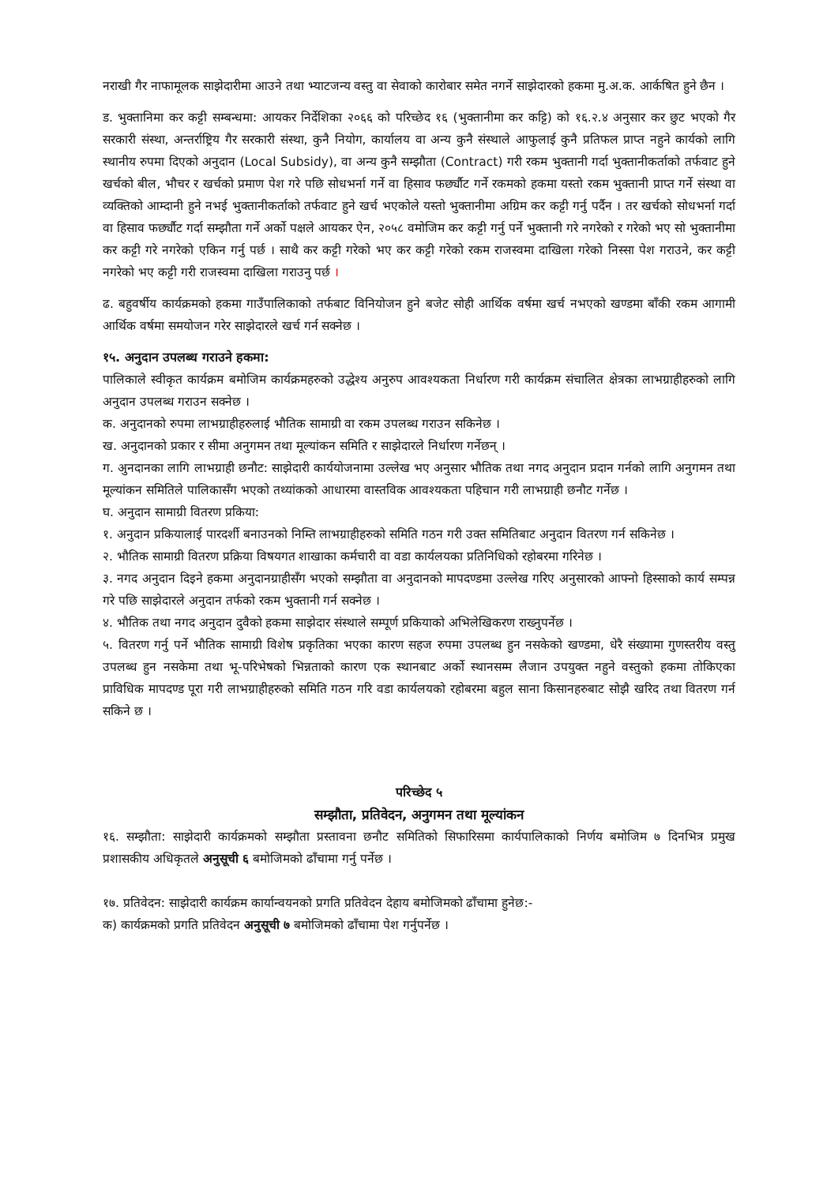नराखी गैर नाफामूलक साझेदारीमा आउने तथा भ्याटजन्य वस्तु वा सेवाको कारोबार समेत नगर्ने साझेदारको हकमा मु.अ.क. आर्कषित हुने छैन ।
ड. भुक्तानिमा कर कट्टी सम्बन्धमा: आयकर निर्देशिका २०६६ को परिच्छेद १६ (भुक्तानीमा कर कट्टि) को १६.२.४ अनुसार कर छुट भएको गैर सरकारी संस्था, अन्तर्राष्ट्रिय गैर सरकारी संस्था, कुनै नियोग, कार्यालय वा अन्य कुनै संस्थाले आफुलाई कुनै प्रतिफल प्राप्त नहुने कार्यको लागि स्थानीय रुपमा दिएको अनुदान (Local Subsidy), वा अन्य कुनै सम्झौता (Contract) गरी रकम भुक्तानी गर्दा भुक्तानीकर्ताको तर्फवाट हुने खर्चको बील, भौचर र खर्चको प्रमाण पेश गरे पछि सोधभर्ना गर्ने वा हिसाव फर्छ्यौट गर्ने रकमको हकमा यस्तो रकम भुक्तानी प्राप्त गर्ने संस्था वा व्यक्तिको आम्दानी हुने नभई भुक्तानीकर्ताको तर्फवाट हुने खर्च भएकोले यस्तो भुक्तानीमा अग्रिम कर कट्टी गर्नु पर्दैन । तर खर्चको सोधभर्ना गर्दा वा हिसाव फर्छ्यौट गर्दा सम्झौता गर्ने अर्को पक्षले आयकर ऐन, २०५८ वमोजिम कर कट्टी गर्नु पर्ने भुक्तानी गरे नगरेको र गरेको भए सो भुक्तानीमा कर कट्टी गरे नगरेको एकिन गर्नु पर्छ । साथै कर कट्टी गरेको भए कर कट्टी गरेको रकम राजस्वमा दाखिला गरेको निस्सा पेश गराउने, कर कट्टी नगरेको भए कट्टी गरी राजस्वमा दाखिला गराउनु पर्छ ।
ढ. बहुवर्षीय कार्यक्रमको हकमा गाउँपालिकाको तर्फबाट विनियोजन हुने बजेट सोही आर्थिक वर्षमा खर्च नभएको खण्डमा बाँकी रकम आगामी आर्थिक वर्षमा समयोजन गरेर साझेदारले खर्च गर्न सक्नेछ ।
१५. अनुदान उपलब्ध गराउने हकमा:
पालिकाले स्वीकृत कार्यक्रम बमोजिम कार्यक्रमहरुको उद्धेश्य अनुरुप आवश्यकता निर्धारण गरी कार्यक्रम संचालित क्षेत्रका लाभग्राहीहरुको लागि अनुदान उपलब्ध गराउन सक्नेछ ।
क. अनुदानको रुपमा लाभग्राहीहरुलाई भौतिक सामाग्री वा रकम उपलब्ध गराउन सकिनेछ ।
ख. अनुदानको प्रकार र सीमा अनुगमन तथा मूल्यांकन समिति र साझेदारले निर्धारण गर्नेछन् ।
ग. अुनदानका लागि लाभग्राही छनौट: साझेदारी कार्ययोजनामा उल्लेख भए अनुसार भौतिक तथा नगद अनुदान प्रदान गर्नको लागि अनुगमन तथा मूल्यांकन समितिले पालिकासँग भएको तथ्यांकको आधारमा वास्तविक आवश्यकता पहिचान गरी लाभग्राही छनौट गर्नेछ ।
घ. अनुदान सामाग्री वितरण प्रकिया:
१. अनुदान प्रकियालाई पारदर्शी बनाउनको निम्ति लाभग्राहीहरुको समिति गठन गरी उक्त समितिबाट अनुदान वितरण गर्न सकिनेछ ।
२. भौतिक सामाग्री वितरण प्रक्रिया विषयगत शाखाका कर्मचारी वा वडा कार्यलयका प्रतिनिधिको रहोबरमा गरिनेछ ।
३. नगद अनुदान दिइने हकमा अनुदानग्राहीसँग भएको सम्झौता वा अनुदानको मापदण्डमा उल्लेख गरिए अनुसारको आफ्नो हिस्साको कार्य सम्पन्न गरे पछि साझेदारले अनुदान तर्फको रकम भुक्तानी गर्न सक्नेछ ।
४. भौतिक तथा नगद अनुदान दुवैको हकमा साझेदार संस्थाले सम्पूर्ण प्रकियाको अभिलेखिकरण राख्नुपर्नेछ ।
५. वितरण गर्नु पर्ने भौतिक सामाग्री विशेष प्रकृतिका भएका कारण सहज रुपमा उपलब्ध हुन नसकेको खण्डमा, धेरै संख्यामा गुणस्तरीय वस्तु उपलब्ध हुन नसकेमा तथा भू-परिभेषको भिन्नताको कारण एक स्थानबाट अर्को स्थानसम्म लैजान उपयुक्त नहुने वस्तुको हकमा तोकिएका प्राविधिक मापदण्ड पूरा गरी लाभग्राहीहरुको समिति गठन गरि वडा कार्यलयको रहोबरमा बहुल साना किसानहरुबाट सोझै खरिद तथा वितरण गर्न सकिने छ ।
परिच्छेद ५
सम्झौता, प्रतिवेदन, अनुगमन तथा मूल्यांकन
१६. सम्झौता: साझेदारी कार्यक्रमको सम्झौता प्रस्तावना छनौट समितिको सिफारिसमा कार्यपालिकाको निर्णय बमोजिम ७ दिनभित्र प्रमुख प्रशासकीय अधिकृतले अनुसूची ६ बमोजिमको ढाँचामा गर्नु पर्नेछ ।
१७. प्रतिवेदन: साझेदारी कार्यक्रम कार्यान्वयनको प्रगति प्रतिवेदन देहाय बमोजिमको ढाँचामा हुनेछ:-
क) कार्यक्रमको प्रगति प्रतिवेदन अनुसूची ७ बमोजिमको ढाँचामा पेश गर्नुपर्नेछ ।